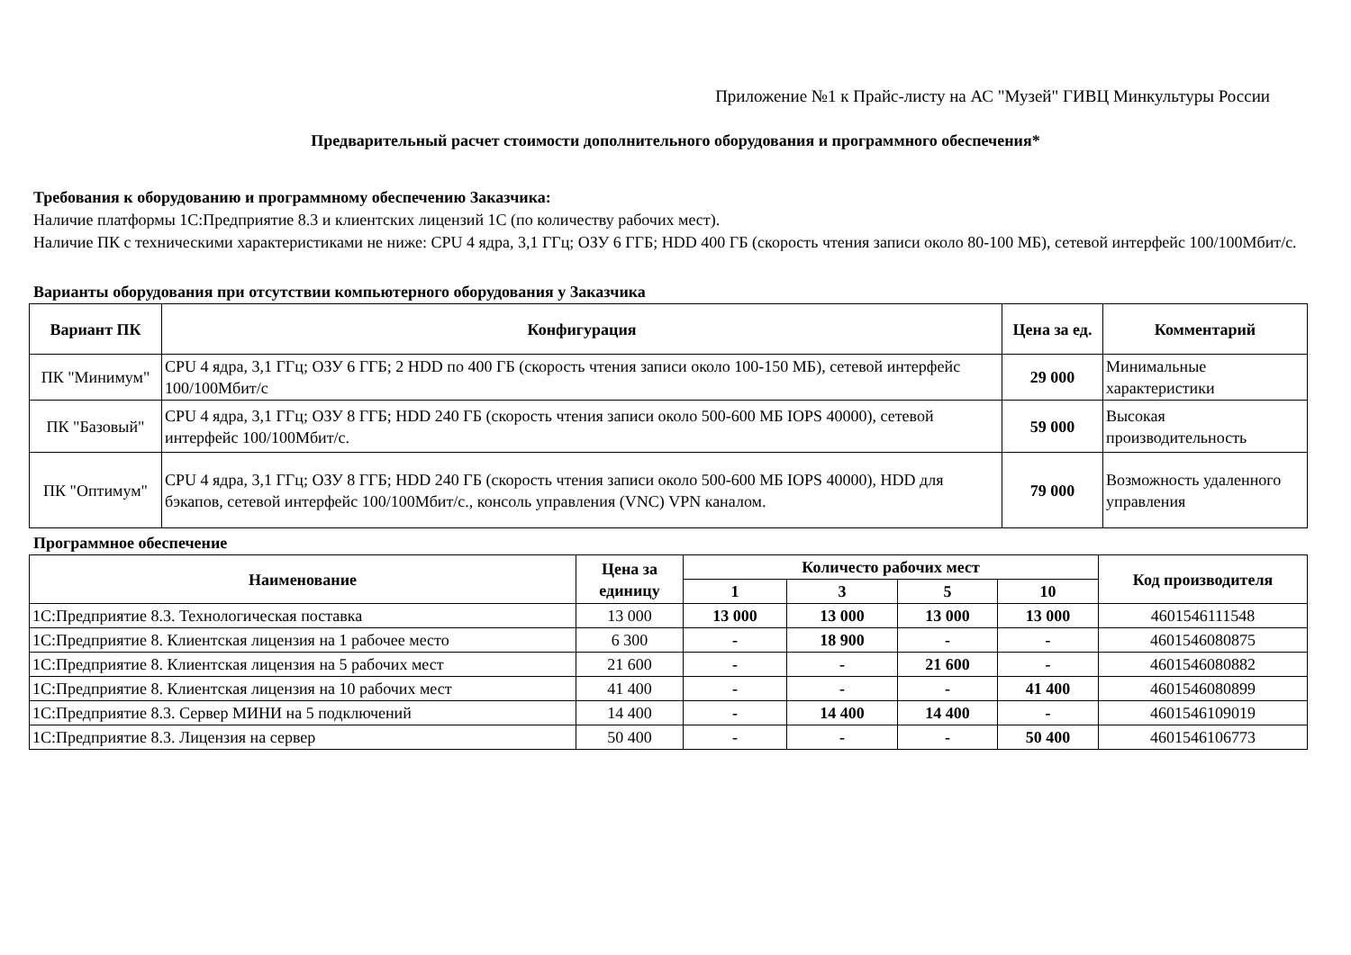Приложение №1 к Прайс-листу на АС "Музей" ГИВЦ Минкультуры России
Предварительный расчет стоимости дополнительного оборудования и программного обеспечения*
Требования к оборудованию и программному обеспечению Заказчика:
Наличие платформы 1С:Предприятие 8.3 и клиентских лицензий 1С (по количеству рабочих мест).
Наличие ПК с техническими характеристиками не ниже: CPU 4 ядра, 3,1 ГГц; ОЗУ 6 ГГБ; HDD 400 ГБ (скорость чтения записи около 80-100 МБ), сетевой интерфейс 100/100Мбит/с.
Варианты оборудования при отсутствии компьютерного оборудования у Заказчика
| Вариант ПК | Конфигурация | Цена за ед. | Комментарий |
| --- | --- | --- | --- |
| ПК "Минимум" | CPU 4 ядра, 3,1 ГГц; ОЗУ 6 ГГБ; 2 HDD по 400 ГБ (скорость чтения записи около 100-150 МБ), сетевой интерфейс 100/100Мбит/с | 29 000 | Минимальные характеристики |
| ПК "Базовый" | CPU 4 ядра, 3,1 ГГц; ОЗУ 8 ГГБ; HDD 240 ГБ (скорость чтения записи около 500-600 МБ IOPS 40000), сетевой интерфейс 100/100Мбит/с. | 59 000 | Высокая производительность |
| ПК "Оптимум" | CPU 4 ядра, 3,1 ГГц; ОЗУ 8 ГГБ; HDD 240 ГБ (скорость чтения записи около 500-600 МБ IOPS 40000), HDD для бэкапов, сетевой интерфейс 100/100Мбит/с., консоль управления (VNC) VPN каналом. | 79 000 | Возможность удаленного управления |
Программное обеспечение
| Наименование | Цена за единицу | Количесто рабочих мест | | | | Код производителя |
| --- | --- | --- | --- | --- | --- | --- |
| | | 1 | 3 | 5 | 10 | |
| 1С:Предприятие 8.3. Технологическая поставка | 13 000 | 13 000 | 13 000 | 13 000 | 13 000 | 4601546111548 |
| 1С:Предприятие 8. Клиентская лицензия на 1 рабочее место | 6 300 | - | 18 900 | - | - | 4601546080875 |
| 1С:Предприятие 8. Клиентская лицензия на 5 рабочих мест | 21 600 | - | - | 21 600 | - | 4601546080882 |
| 1С:Предприятие 8. Клиентская лицензия на 10 рабочих мест | 41 400 | - | - | - | 41 400 | 4601546080899 |
| 1С:Предприятие 8.3. Сервер МИНИ на 5 подключений | 14 400 | - | 14 400 | 14 400 | - | 4601546109019 |
| 1С:Предприятие 8.3. Лицензия на сервер | 50 400 | - | - | - | 50 400 | 4601546106773 |